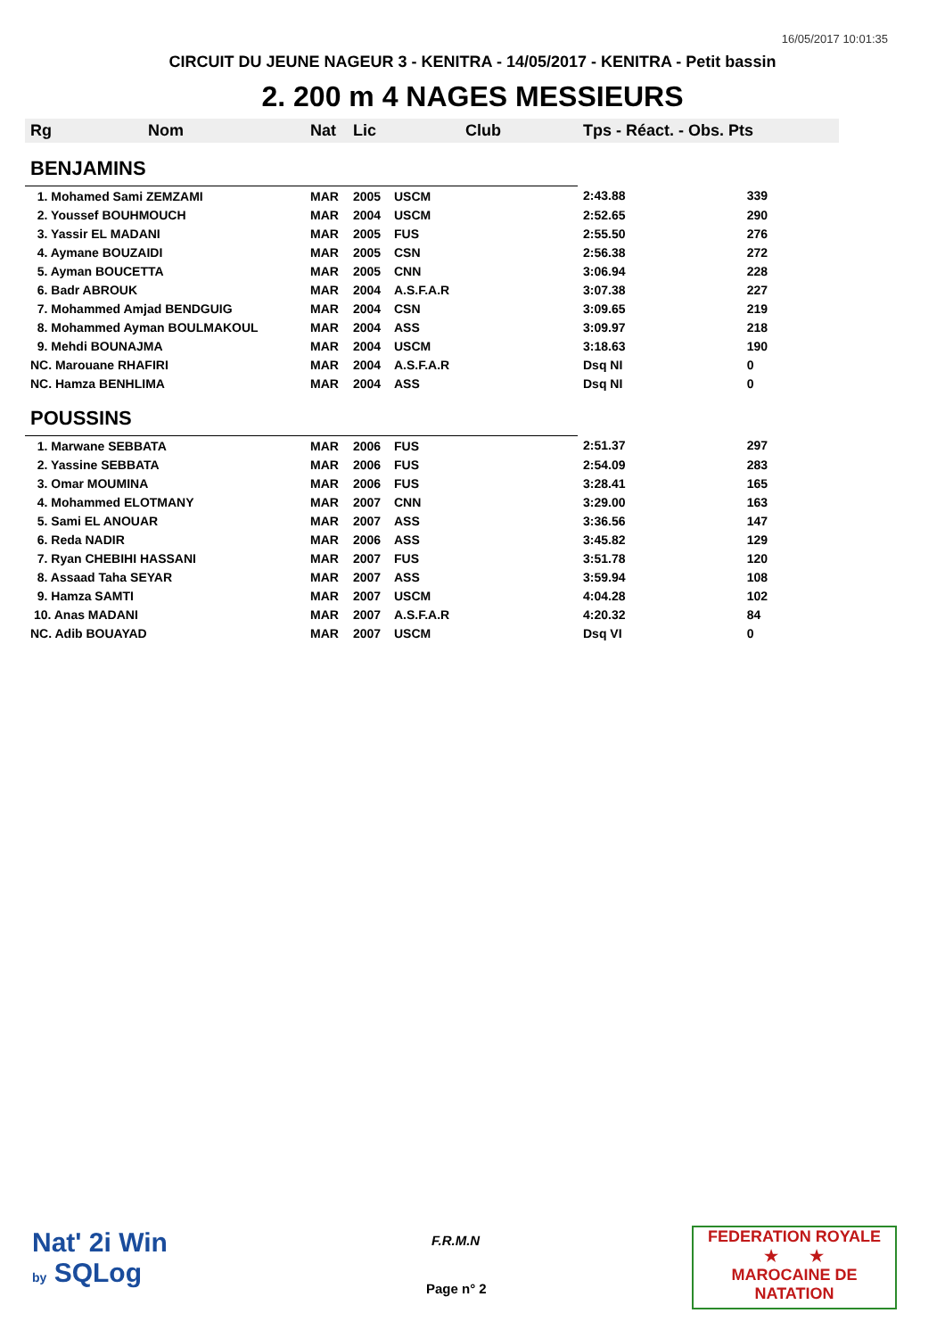16/05/2017 10:01:35
CIRCUIT DU JEUNE NAGEUR 3 - KENITRA - 14/05/2017 - KENITRA - Petit bassin
2. 200 m 4 NAGES MESSIEURS
| Rg | Nom | Nat | Lic | Club | Tps - Réact. - Obs. Pts | |
| --- | --- | --- | --- | --- | --- | --- |
| BENJAMINS | | | | | | |
| 1. Mohamed Sami ZEMZAMI | | MAR | 2005 | USCM | 2:43.88 | 339 |
| 2. Youssef BOUHMOUCH | | MAR | 2004 | USCM | 2:52.65 | 290 |
| 3. Yassir EL MADANI | | MAR | 2005 | FUS | 2:55.50 | 276 |
| 4. Aymane BOUZAIDI | | MAR | 2005 | CSN | 2:56.38 | 272 |
| 5. Ayman BOUCETTA | | MAR | 2005 | CNN | 3:06.94 | 228 |
| 6. Badr ABROUK | | MAR | 2004 | A.S.F.A.R | 3:07.38 | 227 |
| 7. Mohammed Amjad BENDGUIG | | MAR | 2004 | CSN | 3:09.65 | 219 |
| 8. Mohammed Ayman BOULMAKOUL | | MAR | 2004 | ASS | 3:09.97 | 218 |
| 9. Mehdi BOUNAJMA | | MAR | 2004 | USCM | 3:18.63 | 190 |
| NC. Marouane RHAFIRI | | MAR | 2004 | A.S.F.A.R | Dsq NI | 0 |
| NC. Hamza BENHLIMA | | MAR | 2004 | ASS | Dsq NI | 0 |
| POUSSINS | | | | | | |
| 1. Marwane SEBBATA | | MAR | 2006 | FUS | 2:51.37 | 297 |
| 2. Yassine SEBBATA | | MAR | 2006 | FUS | 2:54.09 | 283 |
| 3. Omar MOUMINA | | MAR | 2006 | FUS | 3:28.41 | 165 |
| 4. Mohammed ELOTMANY | | MAR | 2007 | CNN | 3:29.00 | 163 |
| 5. Sami EL ANOUAR | | MAR | 2007 | ASS | 3:36.56 | 147 |
| 6. Reda NADIR | | MAR | 2006 | ASS | 3:45.82 | 129 |
| 7. Ryan CHEBIHI HASSANI | | MAR | 2007 | FUS | 3:51.78 | 120 |
| 8. Assaad Taha SEYAR | | MAR | 2007 | ASS | 3:59.94 | 108 |
| 9. Hamza SAMTI | | MAR | 2007 | USCM | 4:04.28 | 102 |
| 10. Anas MADANI | | MAR | 2007 | A.S.F.A.R | 4:20.32 | 84 |
| NC. Adib BOUAYAD | | MAR | 2007 | USCM | Dsq VI | 0 |
Nat' 2i Win
by SQLog
F.R.M.N
Page n° 2
FEDERATION ROYALE
★ ★
MAROCAINE DE NATATION